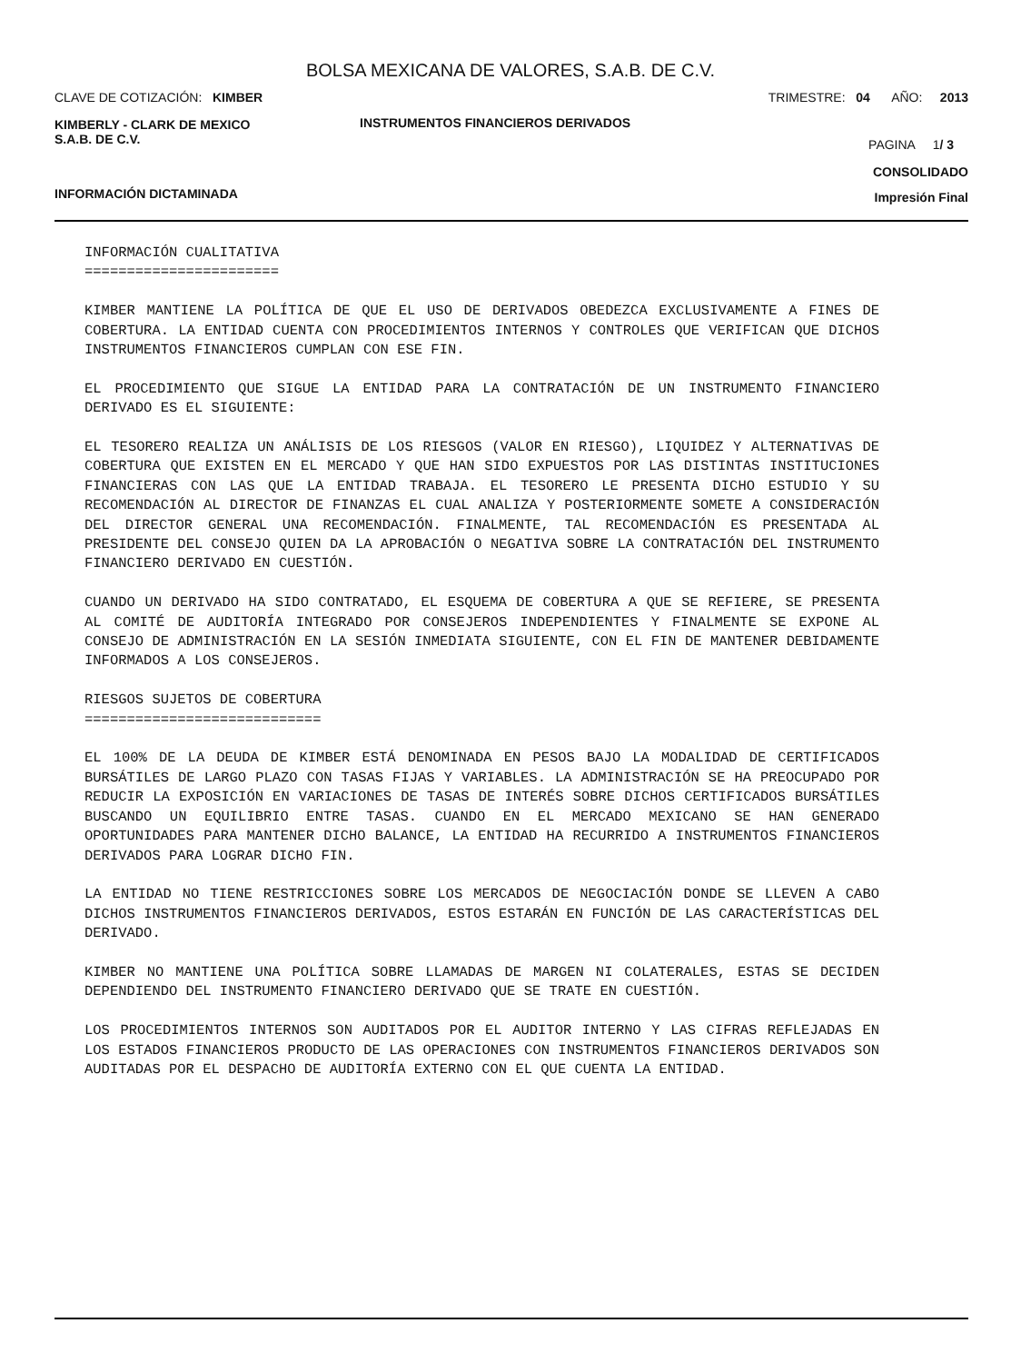BOLSA MEXICANA DE VALORES, S.A.B. DE C.V.
CLAVE DE COTIZACIÓN: KIMBER TRIMESTRE: 04 AÑO: 2013
KIMBERLY - CLARK DE MEXICO
S.A.B. DE C.V.
INSTRUMENTOS FINANCIEROS DERIVADOS
PAGINA 1/ 3
CONSOLIDADO
INFORMACIÓN DICTAMINADA Impresión Final
INFORMACIÓN CUALITATIVA
=======================
KIMBER MANTIENE LA POLÍTICA DE QUE EL USO DE DERIVADOS OBEDEZCA EXCLUSIVAMENTE A FINES DE COBERTURA. LA ENTIDAD CUENTA CON PROCEDIMIENTOS INTERNOS Y CONTROLES QUE VERIFICAN QUE DICHOS INSTRUMENTOS FINANCIEROS CUMPLAN CON ESE FIN.
EL PROCEDIMIENTO QUE SIGUE LA ENTIDAD PARA LA CONTRATACIÓN DE UN INSTRUMENTO FINANCIERO DERIVADO ES EL SIGUIENTE:
EL TESORERO REALIZA UN ANÁLISIS DE LOS RIESGOS (VALOR EN RIESGO), LIQUIDEZ Y ALTERNATIVAS DE COBERTURA QUE EXISTEN EN EL MERCADO Y QUE HAN SIDO EXPUESTOS POR LAS DISTINTAS INSTITUCIONES FINANCIERAS CON LAS QUE LA ENTIDAD TRABAJA. EL TESORERO LE PRESENTA DICHO ESTUDIO Y SU RECOMENDACIÓN AL DIRECTOR DE FINANZAS EL CUAL ANALIZA Y POSTERIORMENTE SOMETE A CONSIDERACIÓN DEL DIRECTOR GENERAL UNA RECOMENDACIÓN. FINALMENTE, TAL RECOMENDACIÓN ES PRESENTADA AL PRESIDENTE DEL CONSEJO QUIEN DA LA APROBACIÓN O NEGATIVA SOBRE LA CONTRATACIÓN DEL INSTRUMENTO FINANCIERO DERIVADO EN CUESTIÓN.
CUANDO UN DERIVADO HA SIDO CONTRATADO, EL ESQUEMA DE COBERTURA A QUE SE REFIERE, SE PRESENTA AL COMITÉ DE AUDITORÍA INTEGRADO POR CONSEJEROS INDEPENDIENTES Y FINALMENTE SE EXPONE AL CONSEJO DE ADMINISTRACIÓN EN LA SESIÓN INMEDIATA SIGUIENTE, CON EL FIN DE MANTENER DEBIDAMENTE INFORMADOS A LOS CONSEJEROS.
RIESGOS SUJETOS DE COBERTURA
============================
EL 100% DE LA DEUDA DE KIMBER ESTÁ DENOMINADA EN PESOS BAJO LA MODALIDAD DE CERTIFICADOS BURSÁTILES DE LARGO PLAZO CON TASAS FIJAS Y VARIABLES. LA ADMINISTRACIÓN SE HA PREOCUPADO POR REDUCIR LA EXPOSICIÓN EN VARIACIONES DE TASAS DE INTERÉS SOBRE DICHOS CERTIFICADOS BURSÁTILES BUSCANDO UN EQUILIBRIO ENTRE TASAS. CUANDO EN EL MERCADO MEXICANO SE HAN GENERADO OPORTUNIDADES PARA MANTENER DICHO BALANCE, LA ENTIDAD HA RECURRIDO A INSTRUMENTOS FINANCIEROS DERIVADOS PARA LOGRAR DICHO FIN.
LA ENTIDAD NO TIENE RESTRICCIONES SOBRE LOS MERCADOS DE NEGOCIACIÓN DONDE SE LLEVEN A CABO DICHOS INSTRUMENTOS FINANCIEROS DERIVADOS, ESTOS ESTARÁN EN FUNCIÓN DE LAS CARACTERÍSTICAS DEL DERIVADO.
KIMBER NO MANTIENE UNA POLÍTICA SOBRE LLAMADAS DE MARGEN NI COLATERALES, ESTAS SE DECIDEN DEPENDIENDO DEL INSTRUMENTO FINANCIERO DERIVADO QUE SE TRATE EN CUESTIÓN.
LOS PROCEDIMIENTOS INTERNOS SON AUDITADOS POR EL AUDITOR INTERNO Y LAS CIFRAS REFLEJADAS EN LOS ESTADOS FINANCIEROS PRODUCTO DE LAS OPERACIONES CON INSTRUMENTOS FINANCIEROS DERIVADOS SON AUDITADAS POR EL DESPACHO DE AUDITORÍA EXTERNO CON EL QUE CUENTA LA ENTIDAD.